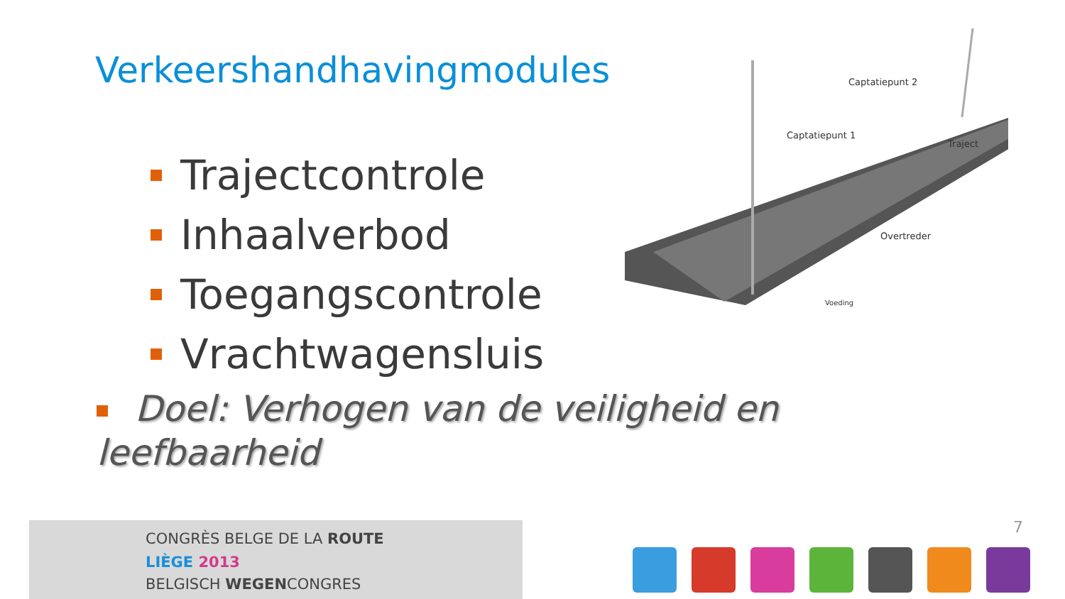Verkeershandhavingmodules
Trajectcontrole
Inhaalverbod
Toegangscontrole
Vrachtwagensluis
Doel: Verhogen van de veiligheid en leefbaarheid
Captatiepunt 2
Captatiepunt 1
Traject
Overtreder
Voeding
CONGRÈS BELGE DE LA ROUTE
LIÈGE 2013
BELGISCH WEGENCONGRES
7